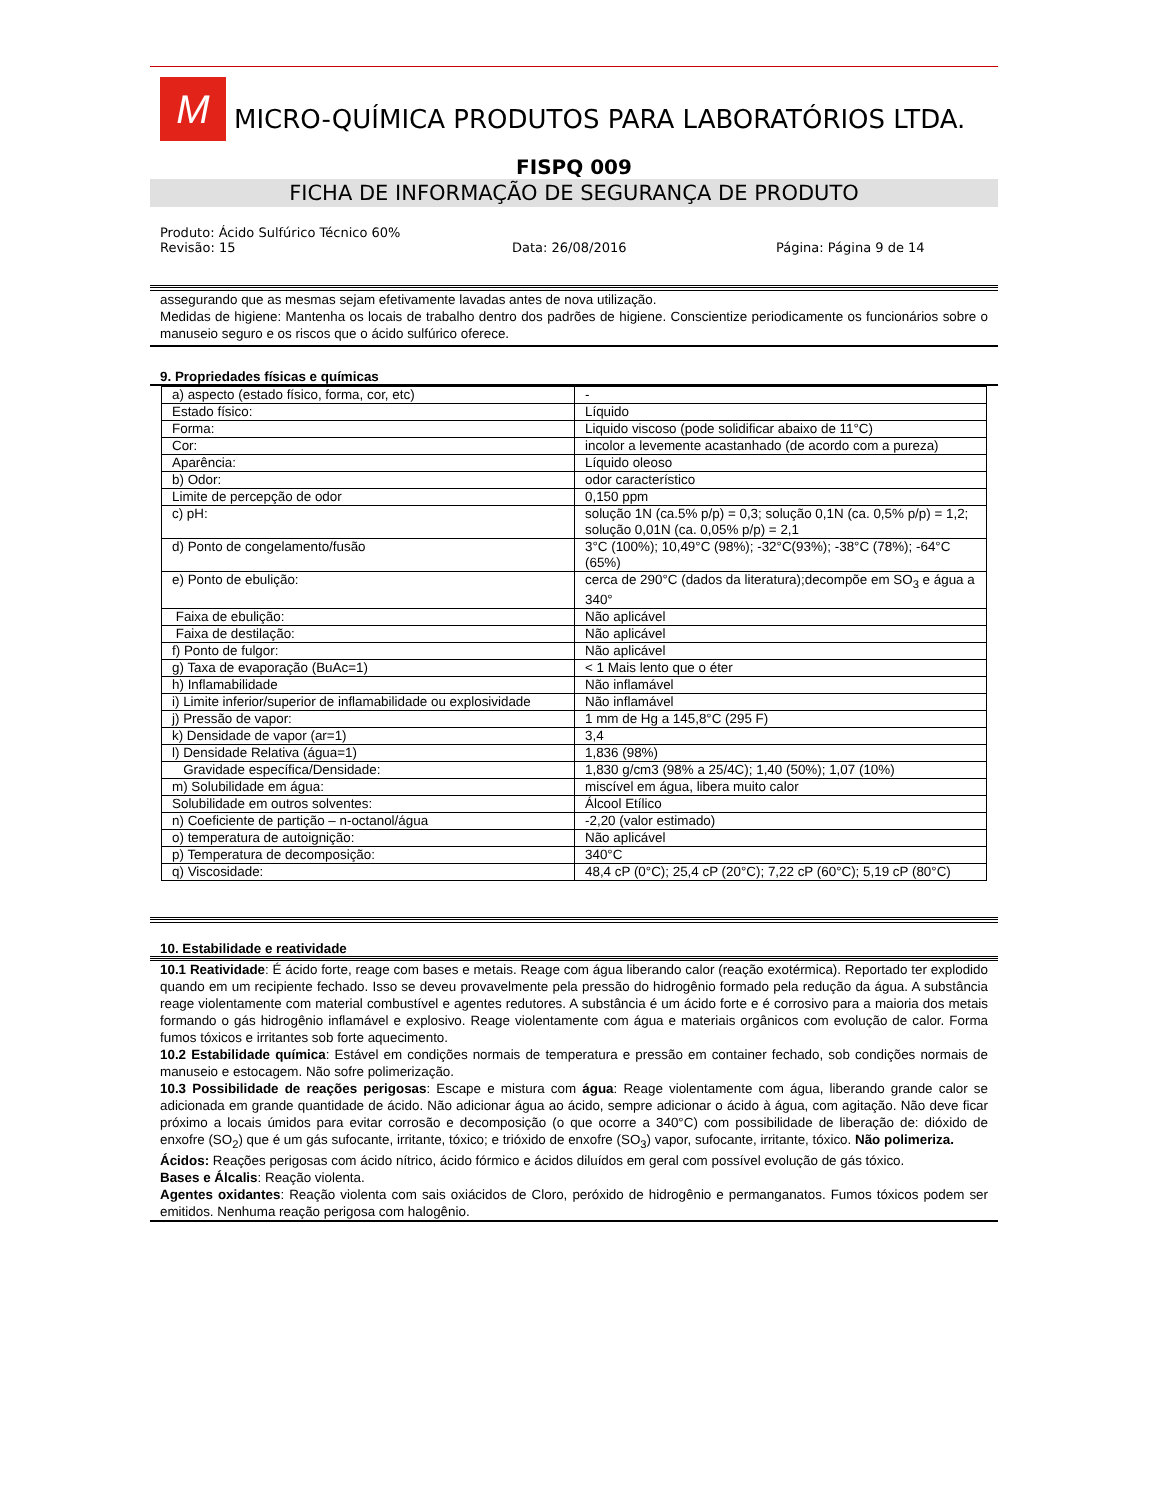M
MICRO-QUÍMICA PRODUTOS PARA LABORATÓRIOS LTDA.
FISPQ 009
FICHA DE INFORMAÇÃO DE SEGURANÇA DE PRODUTO
Produto: Ácido Sulfúrico Técnico 60%
Revisão: 15 Data: 26/08/2016 Página: Página 9 de 14
assegurando que as mesmas sejam efetivamente lavadas antes de nova utilização.
Medidas de higiene: Mantenha os locais de trabalho dentro dos padrões de higiene. Conscientize periodicamente os funcionários sobre o manuseio seguro e os riscos que o ácido sulfúrico oferece.
9. Propriedades físicas e químicas
| a) aspecto (estado físico, forma, cor, etc) | - |
| Estado físico: | Líquido |
| Forma: | Liquido viscoso (pode solidificar abaixo de 11°C) |
| Cor: | incolor a levemente acastanhado (de acordo com a pureza) |
| Aparência: | Líquido oleoso |
| b) Odor: | odor característico |
| Limite de percepção de odor | 0,150 ppm |
| c) pH: | solução 1N (ca.5% p/p) = 0,3; solução 0,1N (ca. 0,5% p/p) = 1,2; solução 0,01N (ca. 0,05% p/p) = 2,1 |
| d) Ponto de congelamento/fusão | 3°C (100%); 10,49°C (98%); -32°C(93%); -38°C (78%); -64°C (65%) |
| e) Ponto de ebulição: | cerca de 290°C (dados da literatura);decompõe em SO<sub>3</sub> e água a 340° |
| Faixa de ebulição: | Não aplicável |
| Faixa de destilação: | Não aplicável |
| f) Ponto de fulgor: | Não aplicável |
| g) Taxa de evaporação (BuAc=1) | < 1 Mais lento que o éter |
| h) Inflamabilidade | Não inflamável |
| i) Limite inferior/superior de inflamabilidade ou explosividade | Não inflamável |
| j) Pressão de vapor: | 1 mm de Hg a 145,8°C (295 F) |
| k) Densidade de vapor (ar=1) | 3,4 |
| l) Densidade Relativa (água=1) | 1,836 (98%) |
| Gravidade específica/Densidade: | 1,830 g/cm3 (98% a 25/4C); 1,40 (50%); 1,07 (10%) |
| m) Solubilidade em água: | miscível em água, libera muito calor |
| Solubilidade em outros solventes: | Álcool Etílico |
| n) Coeficiente de partição – n-octanol/água | -2,20 (valor estimado) |
| o) temperatura de autoignição: | Não aplicável |
| p) Temperatura de decomposição: | 340°C |
| q) Viscosidade: | 48,4 cP (0°C); 25,4 cP (20°C); 7,22 cP (60°C); 5,19 cP (80°C) |
10. Estabilidade e reatividade
10.1 Reatividade: É ácido forte, reage com bases e metais. Reage com água liberando calor (reação exotérmica). Reportado ter explodido quando em um recipiente fechado. Isso se deveu provavelmente pela pressão do hidrogênio formado pela redução da água. A substância reage violentamente com material combustível e agentes redutores. A substância é um ácido forte e é corrosivo para a maioria dos metais formando o gás hidrogênio inflamável e explosivo. Reage violentamente com água e materiais orgânicos com evolução de calor. Forma fumos tóxicos e irritantes sob forte aquecimento.
10.2 Estabilidade química: Estável em condições normais de temperatura e pressão em container fechado, sob condições normais de manuseio e estocagem. Não sofre polimerização.
10.3 Possibilidade de reações perigosas: Escape e mistura com água: Reage violentamente com água, liberando grande calor se adicionada em grande quantidade de ácido. Não adicionar água ao ácido, sempre adicionar o ácido à água, com agitação. Não deve ficar próximo a locais úmidos para evitar corrosão e decomposição (o que ocorre a 340°C) com possibilidade de liberação de: dióxido de enxofre (SO<sub>2</sub>) que é um gás sufocante, irritante, tóxico; e trióxido de enxofre (SO<sub>3</sub>) vapor, sufocante, irritante, tóxico. Não polimeriza.
Ácidos: Reações perigosas com ácido nítrico, ácido fórmico e ácidos diluídos em geral com possível evolução de gás tóxico.
Bases e Álcalis: Reação violenta.
Agentes oxidantes: Reação violenta com sais oxiácidos de Cloro, peróxido de hidrogênio e permanganatos. Fumos tóxicos podem ser emitidos. Nenhuma reação perigosa com halogênio.